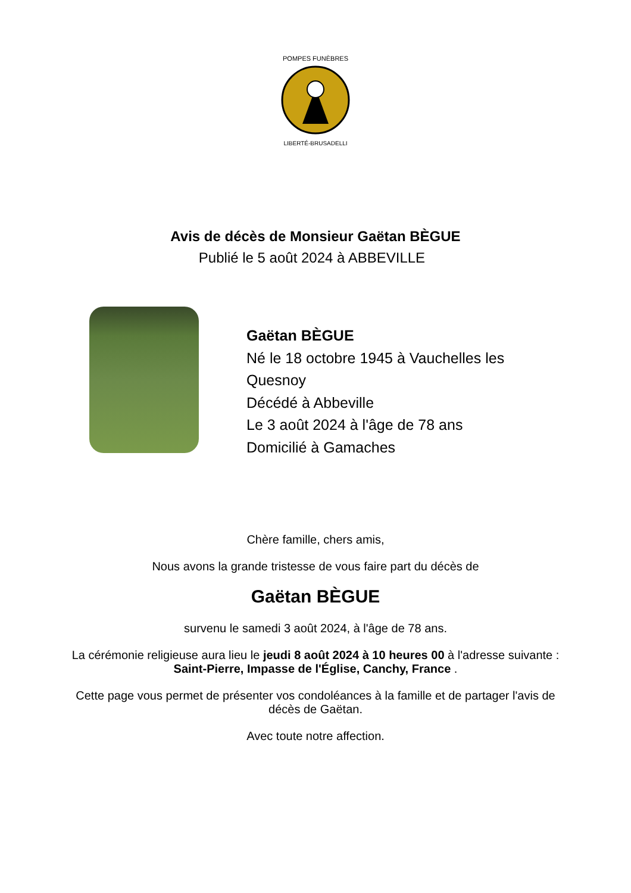POMPES FUNÈBRES
LIBERTÉ-BRUSADELLI
Avis de décès de Monsieur Gaëtan BÈGUE
Publié le 5 août 2024 à ABBEVILLE
Gaëtan BÈGUE
Né le 18 octobre 1945 à Vauchelles les Quesnoy
Décédé à Abbeville
Le 3 août 2024 à l'âge de 78 ans
Domicilié à Gamaches
Chère famille, chers amis,
Nous avons la grande tristesse de vous faire part du décès de
Gaëtan BÈGUE
survenu le samedi 3 août 2024, à l'âge de 78 ans.
La cérémonie religieuse aura lieu le jeudi 8 août 2024 à 10 heures 00 à l'adresse suivante :
Saint-Pierre, Impasse de l'Église, Canchy, France .
Cette page vous permet de présenter vos condoléances à la famille et de partager l'avis de décès de Gaëtan.
Avec toute notre affection.